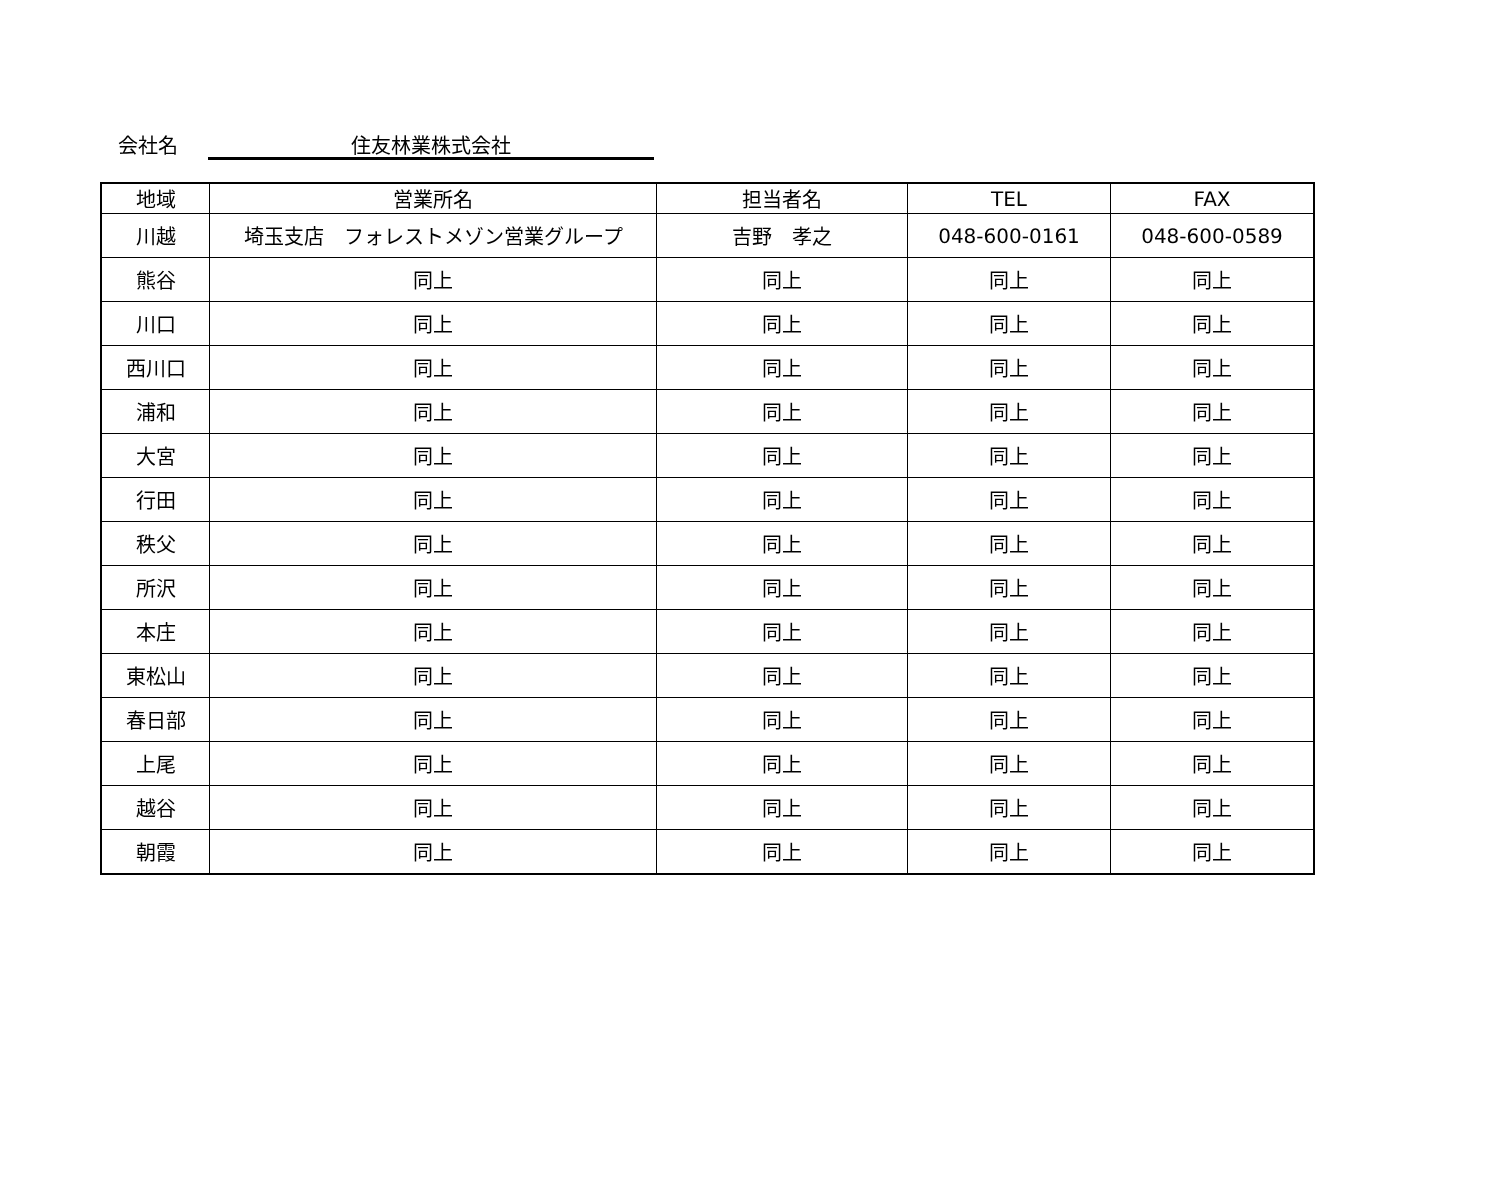会社名 住友林業株式会社
| 地域 | 営業所名 | 担当者名 | TEL | FAX |
| --- | --- | --- | --- | --- |
| 川越 | 埼玉支店 フォレストメゾン営業グループ | 吉野 孝之 | 048-600-0161 | 048-600-0589 |
| 熊谷 | 同上 | 同上 | 同上 | 同上 |
| 川口 | 同上 | 同上 | 同上 | 同上 |
| 西川口 | 同上 | 同上 | 同上 | 同上 |
| 浦和 | 同上 | 同上 | 同上 | 同上 |
| 大宮 | 同上 | 同上 | 同上 | 同上 |
| 行田 | 同上 | 同上 | 同上 | 同上 |
| 秩父 | 同上 | 同上 | 同上 | 同上 |
| 所沢 | 同上 | 同上 | 同上 | 同上 |
| 本庄 | 同上 | 同上 | 同上 | 同上 |
| 東松山 | 同上 | 同上 | 同上 | 同上 |
| 春日部 | 同上 | 同上 | 同上 | 同上 |
| 上尾 | 同上 | 同上 | 同上 | 同上 |
| 越谷 | 同上 | 同上 | 同上 | 同上 |
| 朝霞 | 同上 | 同上 | 同上 | 同上 |